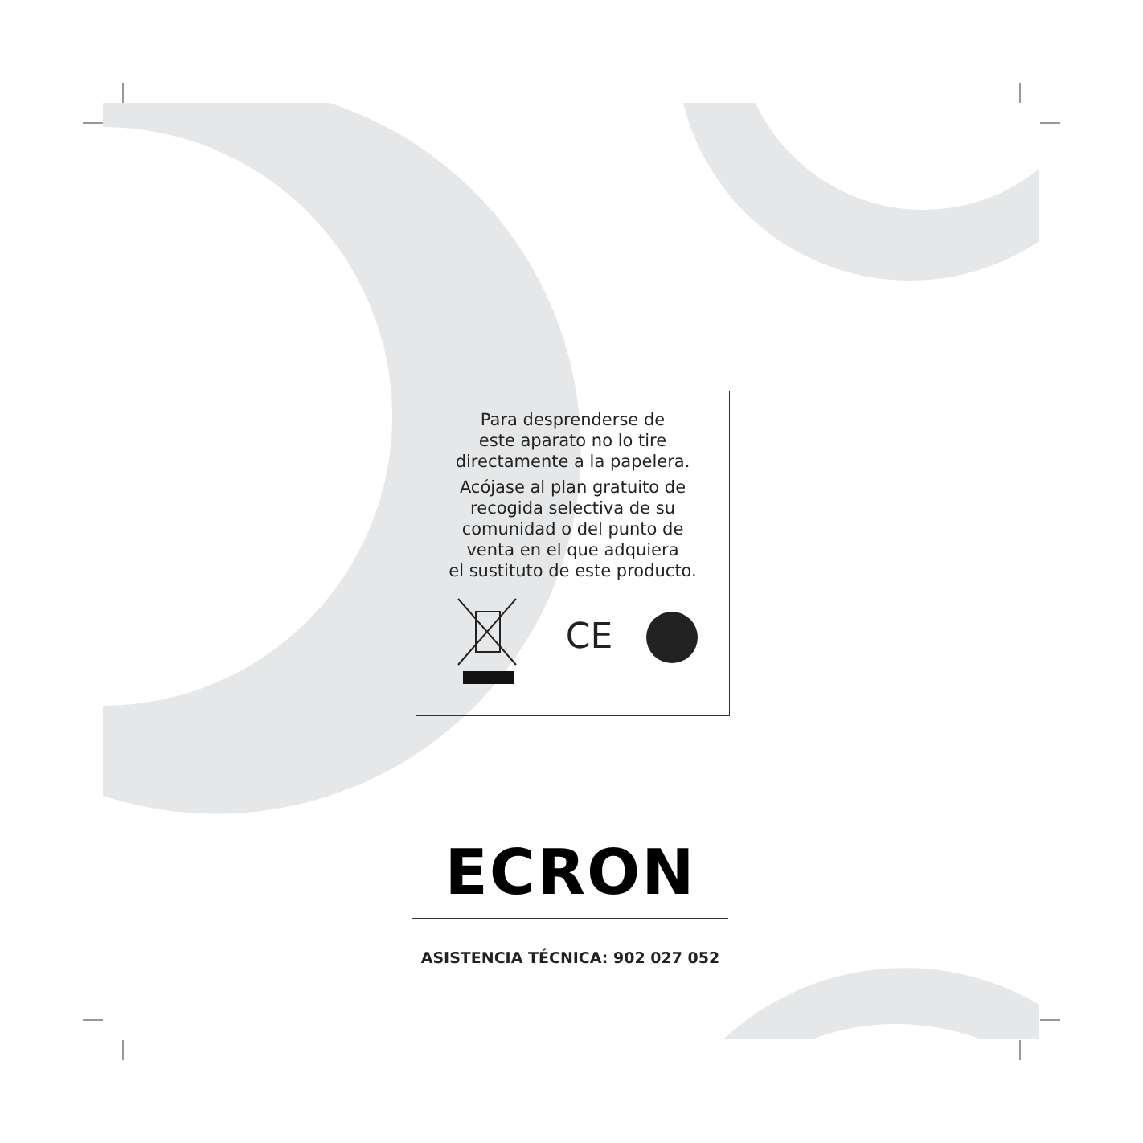Para desprenderse de
este aparato no lo tire
directamente a la papelera.
Acójase al plan gratuito de
recogida selectiva de su
comunidad o del punto de
venta en el que adquiera
el sustituto de este producto.
CE
ECRON
ASISTENCIA TÉCNICA: 902 027 052